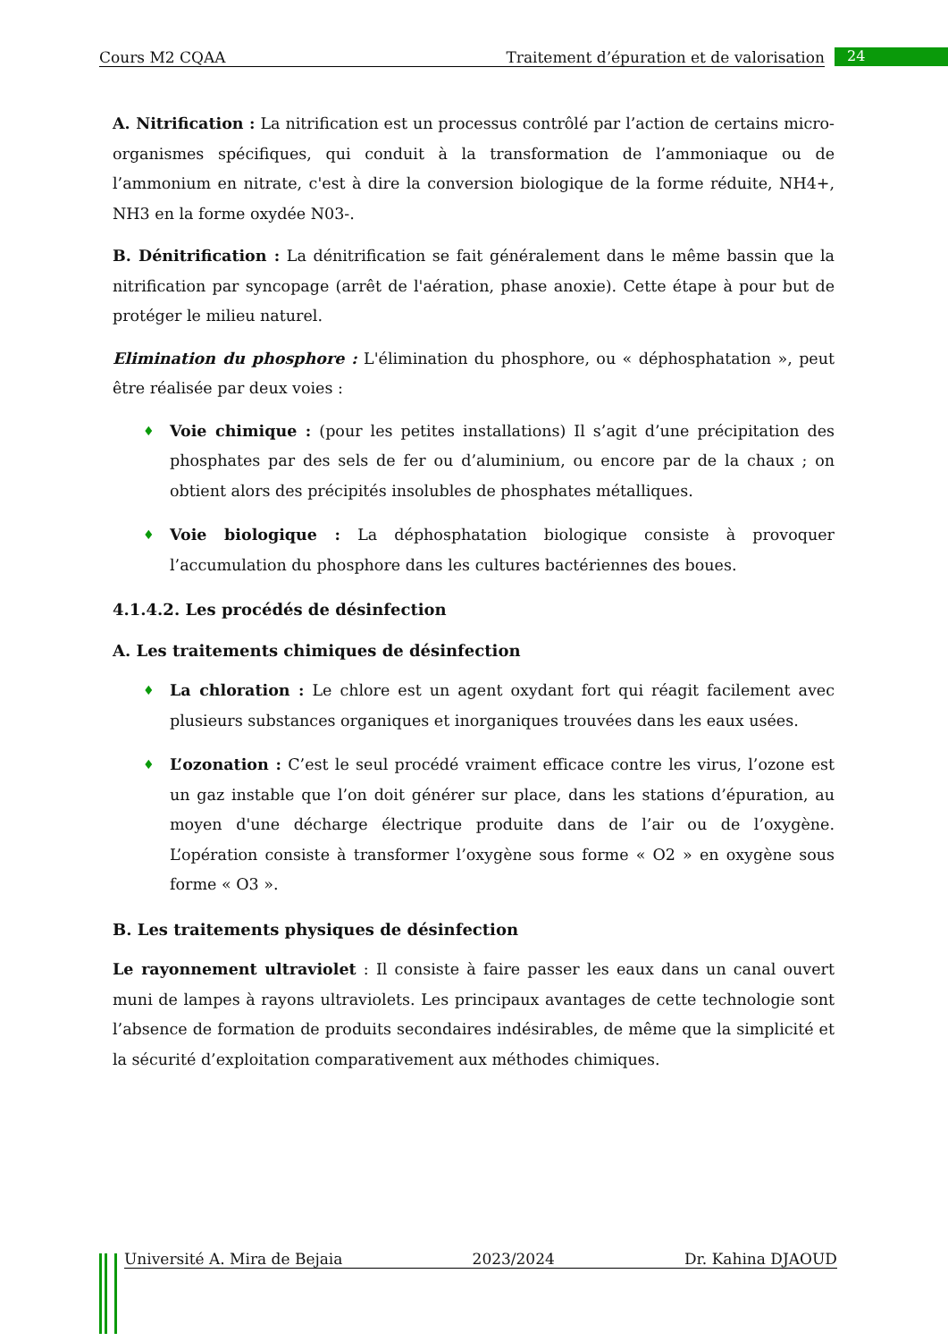Cours M2 CQAA Traitement d’épuration et de valorisation 24
A. Nitrification : La nitrification est un processus contrôlé par l’action de certains micro-organismes spécifiques, qui conduit à la transformation de l’ammoniaque ou de l’ammonium en nitrate, c'est à dire la conversion biologique de la forme réduite, NH4+, NH3 en la forme oxydée N03-.
B. Dénitrification : La dénitrification se fait généralement dans le même bassin que la nitrification par syncopage (arrêt de l'aération, phase anoxie). Cette étape à pour but de protéger le milieu naturel.
Elimination du phosphore : L'élimination du phosphore, ou « déphosphatation », peut être réalisée par deux voies :
♦ Voie chimique : (pour les petites installations) Il s’agit d’une précipitation des phosphates par des sels de fer ou d’aluminium, ou encore par de la chaux ; on obtient alors des précipités insolubles de phosphates métalliques.
♦ Voie biologique : La déphosphatation biologique consiste à provoquer l’accumulation du phosphore dans les cultures bactériennes des boues.
4.1.4.2. Les procédés de désinfection
A. Les traitements chimiques de désinfection
♦ La chloration : Le chlore est un agent oxydant fort qui réagit facilement avec plusieurs substances organiques et inorganiques trouvées dans les eaux usées.
♦ L’ozonation : C’est le seul procédé vraiment efficace contre les virus, l’ozone est un gaz instable que l’on doit générer sur place, dans les stations d’épuration, au moyen d'une décharge électrique produite dans de l’air ou de l’oxygène. L’opération consiste à transformer l’oxygène sous forme « O2 » en oxygène sous forme « O3 ».
B. Les traitements physiques de désinfection
Le rayonnement ultraviolet : Il consiste à faire passer les eaux dans un canal ouvert muni de lampes à rayons ultraviolets. Les principaux avantages de cette technologie sont l’absence de formation de produits secondaires indésirables, de même que la simplicité et la sécurité d’exploitation comparativement aux méthodes chimiques.
Université A. Mira de Bejaia 2023/2024 Dr. Kahina DJAOUD